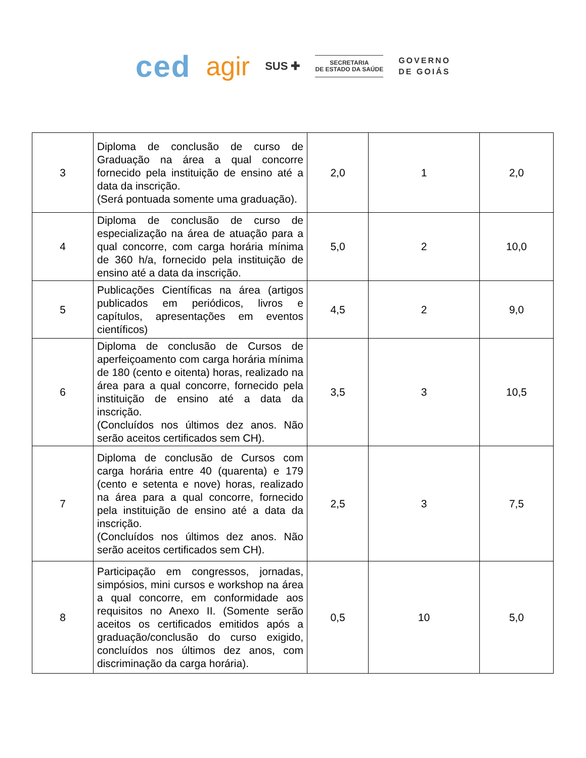ced agir SUS ✚
SECRETARIA
DE ESTADO DA SAÚDE
GOVERNO
DE GOIÁS
| 3 | Diploma de conclusão de curso de Graduação na área a qual concorre fornecido pela instituição de ensino até a data da inscrição. (Será pontuada somente uma graduação). | 2,0 | 1 | 2,0 |
| 4 | Diploma de conclusão de curso de especialização na área de atuação para a qual concorre, com carga horária mínima de 360 h/a, fornecido pela instituição de ensino até a data da inscrição. | 5,0 | 2 | 10,0 |
| 5 | Publicações Científicas na área (artigos publicados em periódicos, livros e capítulos, apresentações em eventos científicos) | 4,5 | 2 | 9,0 |
| 6 | Diploma de conclusão de Cursos de aperfeiçoamento com carga horária mínima de 180 (cento e oitenta) horas, realizado na área para a qual concorre, fornecido pela instituição de ensino até a data da inscrição. (Concluídos nos últimos dez anos. Não serão aceitos certificados sem CH). | 3,5 | 3 | 10,5 |
| 7 | Diploma de conclusão de Cursos com carga horária entre 40 (quarenta) e 179 (cento e setenta e nove) horas, realizado na área para a qual concorre, fornecido pela instituição de ensino até a data da inscrição. (Concluídos nos últimos dez anos. Não serão aceitos certificados sem CH). | 2,5 | 3 | 7,5 |
| 8 | Participação em congressos, jornadas, simpósios, mini cursos e workshop na área a qual concorre, em conformidade aos requisitos no Anexo II. (Somente serão aceitos os certificados emitidos após a graduação/conclusão do curso exigido, concluídos nos últimos dez anos, com discriminação da carga horária). | 0,5 | 10 | 5,0 |